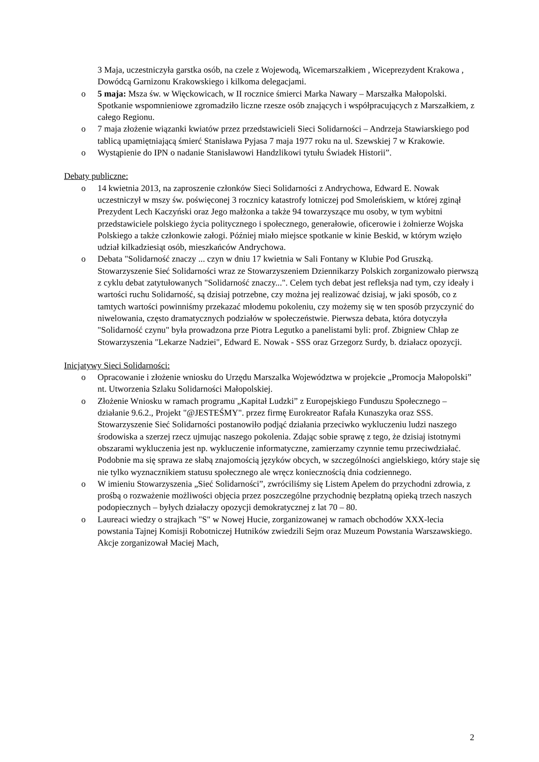3 Maja, uczestniczyła garstka osób, na czele z Wojewodą, Wicemarszałkiem , Wiceprezydent Krakowa , Dowódcą Garnizonu Krakowskiego i kilkoma delegacjami.
o 5 maja: Msza św. w Więckowicach, w II rocznice śmierci Marka Nawary – Marszałka Małopolski. Spotkanie wspomnieniowe zgromadziło liczne rzesze osób znających i współpracujących z Marszałkiem, z całego Regionu.
o 7 maja złożenie wiązanki kwiatów przez przedstawicieli Sieci Solidarności – Andrzeja Stawiarskiego pod tablicą upamiętniającą śmierć Stanisława Pyjasa 7 maja 1977 roku na ul. Szewskiej 7 w Krakowie.
o Wystąpienie do IPN o nadanie Stanisławowi Handzlikowi tytułu Świadek Historii”.
Debaty publiczne:
o 14 kwietnia 2013, na zaproszenie członków Sieci Solidarności z Andrychowa, Edward E. Nowak uczestniczył w mszy św. poświęconej 3 rocznicy katastrofy lotniczej pod Smoleńskiem, w której zginął Prezydent Lech Kaczyński oraz Jego małżonka a także 94 towarzyszące mu osoby, w tym wybitni przedstawiciele polskiego życia politycznego i społecznego, generałowie, oficerowie i żołnierze Wojska Polskiego a także członkowie załogi. Później miało miejsce spotkanie w kinie Beskid, w którym wzięło udział kilkadziesiąt osób, mieszkańców Andrychowa.
o Debata "Solidarność znaczy ... czyn w dniu 17 kwietnia w Sali Fontany w Klubie Pod Gruszką. Stowarzyszenie Sieć Solidarności wraz ze Stowarzyszeniem Dziennikarzy Polskich zorganizowało pierwszą z cyklu debat zatytułowanych "Solidarność znaczy...". Celem tych debat jest refleksja nad tym, czy ideały i wartości ruchu Solidarność, są dzisiaj potrzebne, czy można jej realizować dzisiaj, w jaki sposób, co z tamtych wartości powinniśmy przekazać młodemu pokoleniu, czy możemy się w ten sposób przyczynić do niwelowania, często dramatycznych podziałów w społeczeństwie. Pierwsza debata, która dotyczyła "Solidarność czynu" była prowadzona prze Piotra Legutko a panelistami byli: prof. Zbigniew Chłap ze Stowarzyszenia "Lekarze Nadziei", Edward E. Nowak - SSS oraz Grzegorz Surdy, b. działacz opozycji.
Inicjatywy Sieci Solidarności:
o Opracowanie i złożenie wniosku do Urzędu Marszalka Województwa w projekcie „Promocja Małopolski” nt. Utworzenia Szlaku Solidarności Małopolskiej.
o Złożenie Wniosku w ramach programu „Kapitał Ludzki” z Europejskiego Funduszu Społecznego – działanie 9.6.2., Projekt "@JESTEŚMY". przez firmę Eurokreator Rafała Kunaszyka oraz SSS.
Stowarzyszenie Sieć Solidarności postanowiło podjąć działania przeciwko wykluczeniu ludzi naszego środowiska a szerzej rzecz ujmując naszego pokolenia. Zdając sobie sprawę z tego, że dzisiaj istotnymi obszarami wykluczenia jest np. wykluczenie informatyczne, zamierzamy czynnie temu przeciwdziałać. Podobnie ma się sprawa ze słabą znajomością języków obcych, w szczególności angielskiego, który staje się nie tylko wyznacznikiem statusu społecznego ale wręcz koniecznością dnia codziennego.
o W imieniu Stowarzyszenia „Sieć Solidarności”, zwróciliśmy się Listem Apelem do przychodni zdrowia, z prośbą o rozważenie możliwości objęcia przez poszczególne przychodnię bezpłatną opieką trzech naszych podopiecznych – byłych działaczy opozycji demokratycznej z lat 70 – 80.
o Laureaci wiedzy o strajkach "S" w Nowej Hucie, zorganizowanej w ramach obchodów XXX-lecia powstania Tajnej Komisji Robotniczej Hutników zwiedzili Sejm oraz Muzeum Powstania Warszawskiego. Akcje zorganizował Maciej Mach,
2